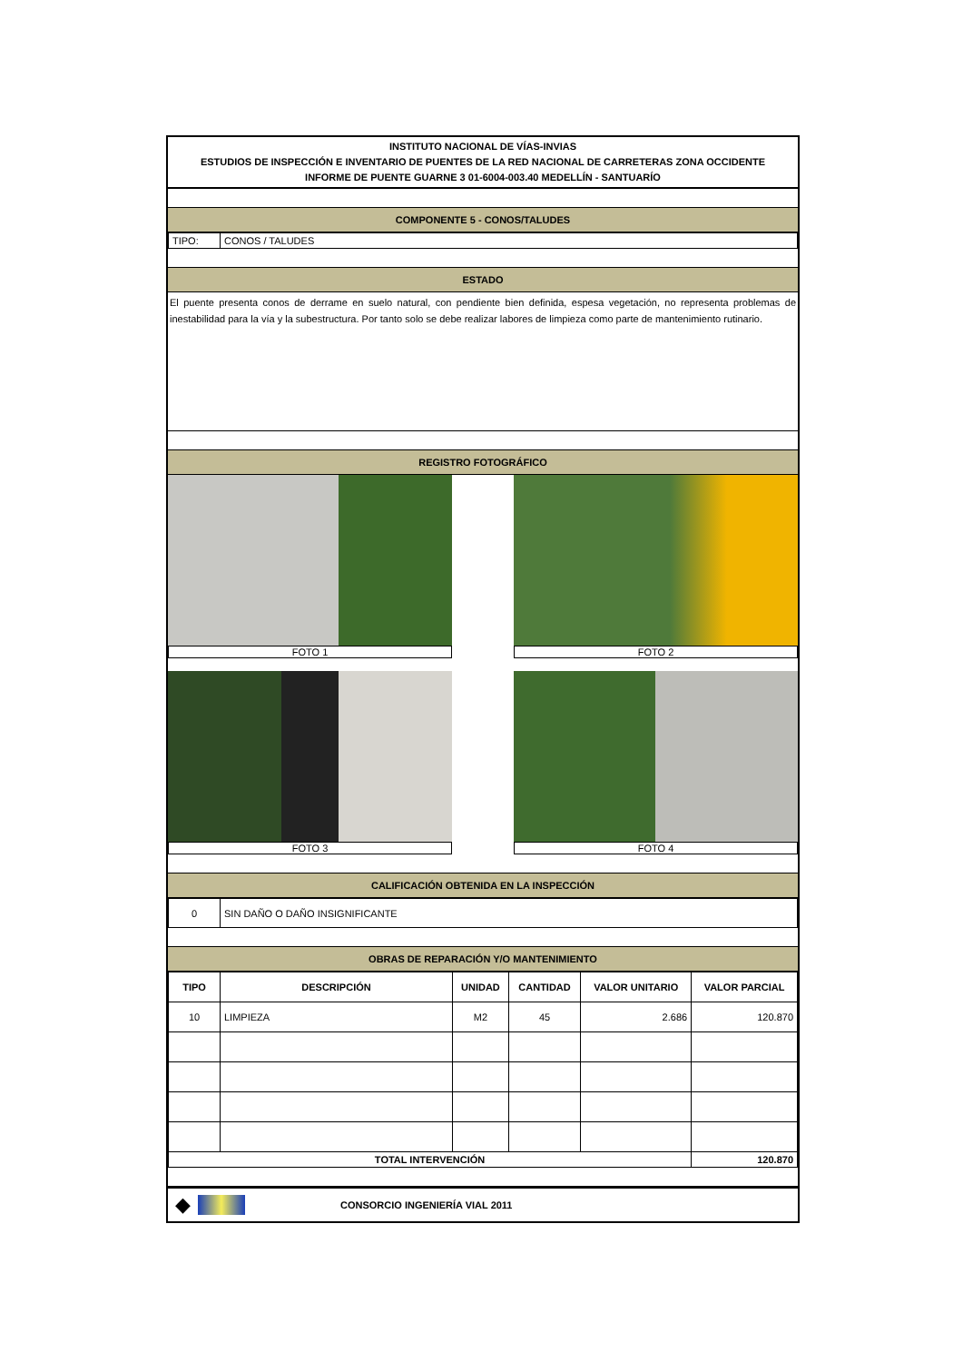INSTITUTO NACIONAL DE VÍAS-INVIAS
ESTUDIOS DE INSPECCIÓN E INVENTARIO DE PUENTES DE LA RED NACIONAL DE CARRETERAS ZONA OCCIDENTE
INFORME DE PUENTE GUARNE 3 01-6004-003.40 MEDELLÍN - SANTUARÍO
COMPONENTE 5 - CONOS/TALUDES
| TIPO: | CONOS / TALUDES |
ESTADO
El puente presenta conos de derrame en suelo natural, con pendiente bien definida, espesa vegetación, no representa problemas de inestabilidad para la vía y la subestructura. Por tanto solo se debe realizar labores de limpieza como parte de mantenimiento rutinario.
REGISTRO FOTOGRÁFICO
FOTO 1 FOTO 2
FOTO 3 FOTO 4
CALIFICACIÓN OBTENIDA EN LA INSPECCIÓN
| 0 | SIN DAÑO O DAÑO INSIGNIFICANTE |
OBRAS DE REPARACIÓN Y/O MANTENIMIENTO
| TIPO | DESCRIPCIÓN | UNIDAD | CANTIDAD | VALOR UNITARIO | VALOR PARCIAL |
| --- | --- | --- | --- | --- | --- |
| 10 | LIMPIEZA | M2 | 45 | 2.686 | 120.870 |
| TOTAL INTERVENCIÓN | | | | | 120.870 |
◆ CONSORCIO INGENIERÍA VIAL 2011